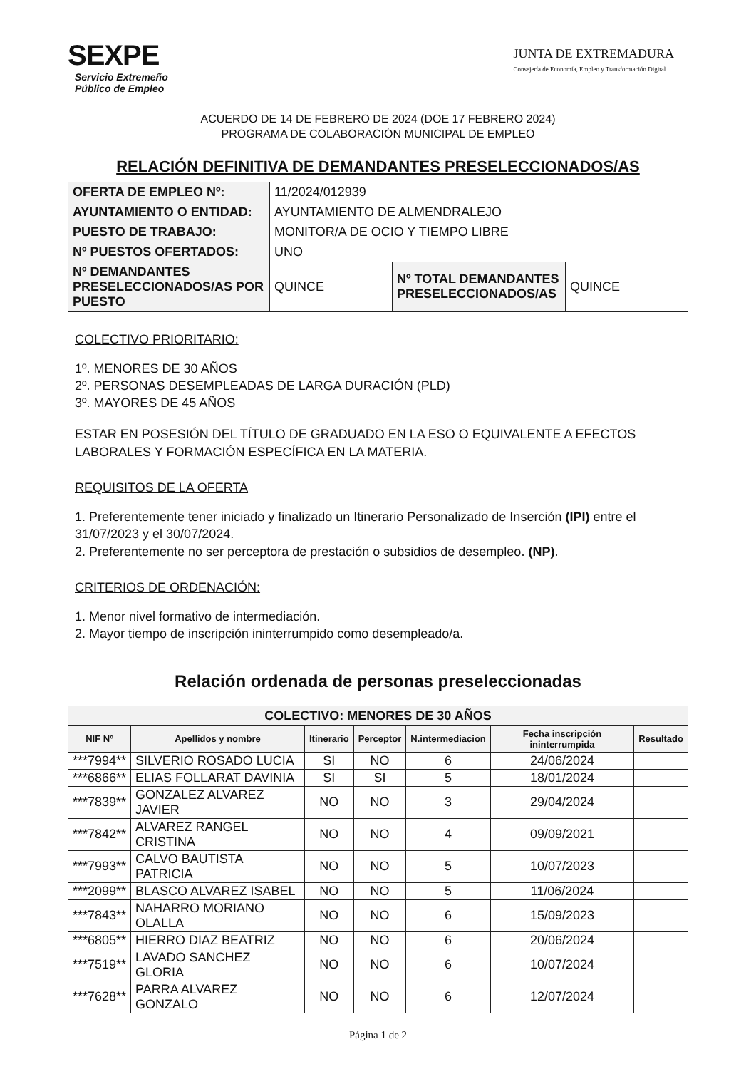SEXPE
Servicio Extremeño
Público de Empleo
JUNTA DE EXTREMADURA
Consejería de Economía, Empleo y Transformación Digital
ACUERDO DE 14 DE FEBRERO DE 2024 (DOE 17 FEBRERO 2024)
PROGRAMA DE COLABORACIÓN MUNICIPAL DE EMPLEO
RELACIÓN DEFINITIVA DE DEMANDANTES PRESELECCIONADOS/AS
| OFERTA DE EMPLEO Nº: | 11/2024/012939 | | |
| AYUNTAMIENTO O ENTIDAD: | AYUNTAMIENTO DE ALMENDRALEJO | | |
| PUESTO DE TRABAJO: | MONITOR/A DE OCIO Y TIEMPO LIBRE | | |
| Nº PUESTOS OFERTADOS: | UNO | | |
| Nº DEMANDANTES PRESELECCIONADOS/AS POR PUESTO | QUINCE | Nº TOTAL DEMANDANTES PRESELECCIONADOS/AS | QUINCE |
COLECTIVO PRIORITARIO:
1º. MENORES DE 30 AÑOS
2º. PERSONAS DESEMPLEADAS DE LARGA DURACIÓN (PLD)
3º. MAYORES DE 45 AÑOS
ESTAR EN POSESIÓN DEL TÍTULO DE GRADUADO EN LA ESO O EQUIVALENTE A EFECTOS LABORALES Y FORMACIÓN ESPECÍFICA EN LA MATERIA.
REQUISITOS DE LA OFERTA
1. Preferentemente tener iniciado y finalizado un Itinerario Personalizado de Inserción (IPI) entre el 31/07/2023 y el 30/07/2024.
2. Preferentemente no ser perceptora de prestación o subsidios de desempleo. (NP).
CRITERIOS DE ORDENACIÓN:
1. Menor nivel formativo de intermediación.
2. Mayor tiempo de inscripción ininterrumpido como desempleado/a.
Relación ordenada de personas preseleccionadas
| COLECTIVO: MENORES DE 30 AÑOS | | | | | | |
| --- | --- | --- | --- | --- | --- | --- |
| NIF Nº | Apellidos y nombre | Itinerario | Perceptor | N.intermediacion | Fecha inscripción ininterrumpida | Resultado |
| ***7994** | SILVERIO ROSADO LUCIA | SI | NO | 6 | 24/06/2024 | |
| ***6866** | ELIAS FOLLARAT DAVINIA | SI | SI | 5 | 18/01/2024 | |
| ***7839** | GONZALEZ ALVAREZ JAVIER | NO | NO | 3 | 29/04/2024 | |
| ***7842** | ALVAREZ RANGEL CRISTINA | NO | NO | 4 | 09/09/2021 | |
| ***7993** | CALVO BAUTISTA PATRICIA | NO | NO | 5 | 10/07/2023 | |
| ***2099** | BLASCO ALVAREZ ISABEL | NO | NO | 5 | 11/06/2024 | |
| ***7843** | NAHARRO MORIANO OLALLA | NO | NO | 6 | 15/09/2023 | |
| ***6805** | HIERRO DIAZ BEATRIZ | NO | NO | 6 | 20/06/2024 | |
| ***7519** | LAVADO SANCHEZ GLORIA | NO | NO | 6 | 10/07/2024 | |
| ***7628** | PARRA ALVAREZ GONZALO | NO | NO | 6 | 12/07/2024 | |
Página 1 de 2